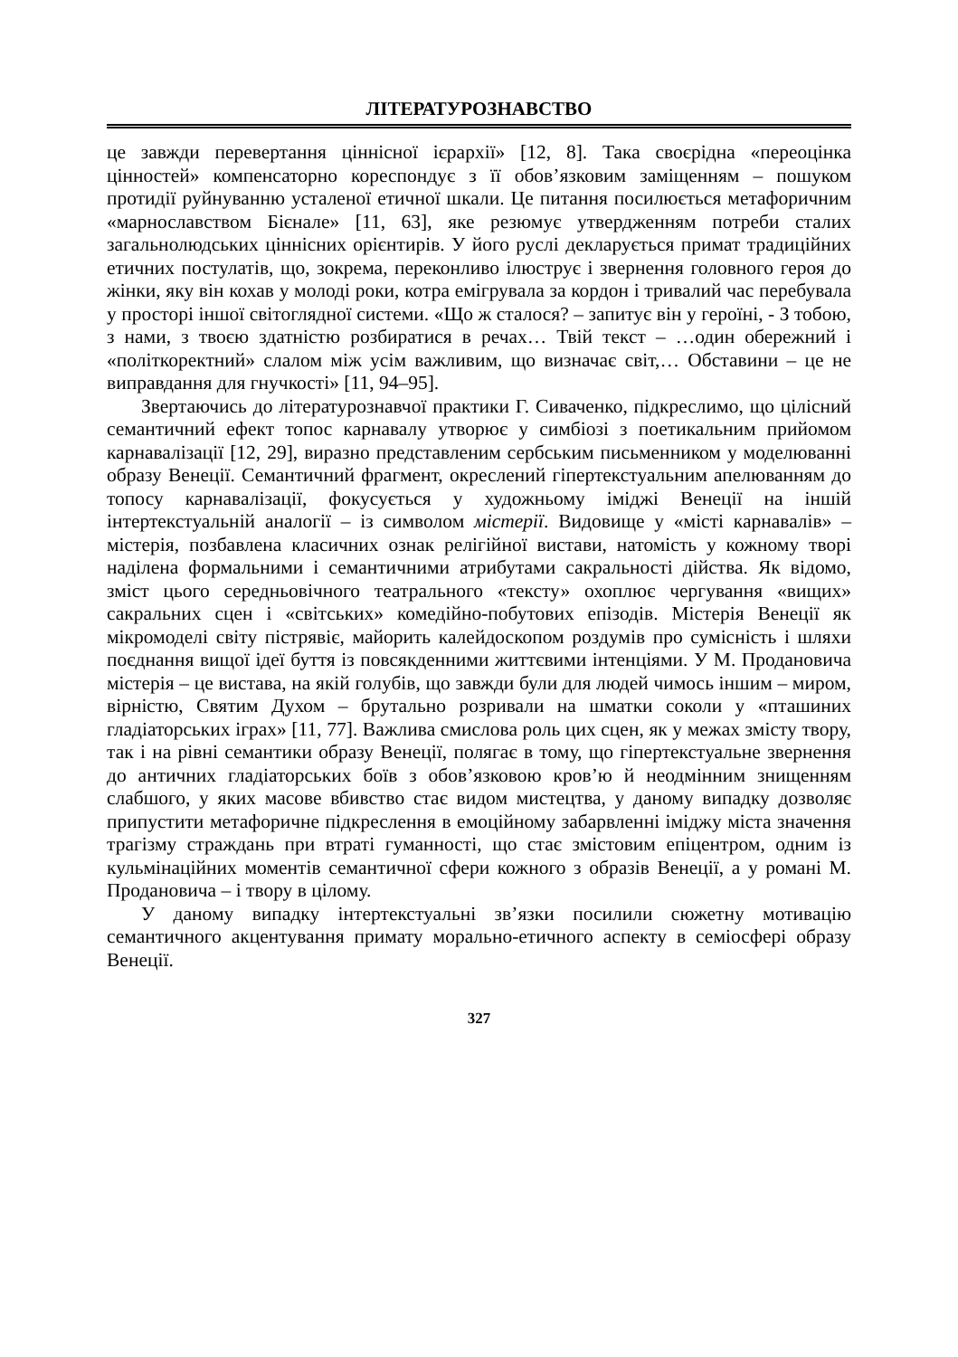ЛІТЕРАТУРОЗНАВСТВО
це завжди перевертання ціннісної ієрархії» [12, 8]. Така своєрідна «переоцінка цінностей» компенсаторно кореспондує з її обов’язковим заміщенням – пошуком протидії руйнуванню усталеної етичної шкали. Це питання посилюється метафоричним «марнославством Бієнале» [11, 63], яке резюмує утвердженням потреби сталих загальнолюдських ціннісних орієнтирів. У його руслі декларується примат традиційних етичних постулатів, що, зокрема, переконливо ілюструє і звернення головного героя до жінки, яку він кохав у молоді роки, котра емігрувала за кордон і тривалий час перебувала у просторі іншої світоглядної системи. «Що ж сталося? – запитує він у героїні, - З тобою, з нами, з твоєю здатністю розбиратися в речах… Твій текст – …один обережний і «політкоректний» слалом між усім важливим, що визначає світ,… Обставини – це не виправдання для гнучкості» [11, 94–95].
Звертаючись до літературознавчої практики Г. Сиваченко, підкреслимо, що цілісний семантичний ефект топос карнавалу утворює у симбіозі з поетикальним прийомом карнавалізації [12, 29], виразно представленим сербським письменником у моделюванні образу Венеції. Семантичний фрагмент, окреслений гіпертекстуальним апелюванням до топосу карнавалізації, фокусується у художньому іміджі Венеції на іншій інтертекстуальній аналогії – із символом містерії. Видовище у «місті карнавалів» – містерія, позбавлена класичних ознак релігійної вистави, натомість у кожному творі наділена формальними і семантичними атрибутами сакральності дійства. Як відомо, зміст цього середньовічного театрального «тексту» охоплює чергування «вищих» сакральних сцен і «світських» комедійно-побутових епізодів. Містерія Венеції як мікромоделі світу пістрявіє, майорить калейдоскопом роздумів про сумісність і шляхи поєднання вищої ідеї буття із повсякденними життєвими інтенціями. У М. Продановича містерія – це вистава, на якій голубів, що завжди були для людей чимось іншим – миром, вірністю, Святим Духом – брутально розривали на шматки соколи у «пташиних гладіаторських іграх» [11, 77]. Важлива смислова роль цих сцен, як у межах змісту твору, так і на рівні семантики образу Венеції, полягає в тому, що гіпертекстуальне звернення до античних гладіаторських боїв з обов’язковою кров’ю й неодмінним знищенням слабшого, у яких масове вбивство стає видом мистецтва, у даному випадку дозволяє припустити метафоричне підкреслення в емоційному забарвленні іміджу міста значення трагізму страждань при втраті гуманності, що стає змістовим епіцентром, одним із кульмінаційних моментів семантичної сфери кожного з образів Венеції, а у романі М. Продановича – і твору в цілому.
У даному випадку інтертекстуальні зв’язки посилили сюжетну мотивацію семантичного акцентування примату морально-етичного аспекту в семіосфері образу Венеції.
327